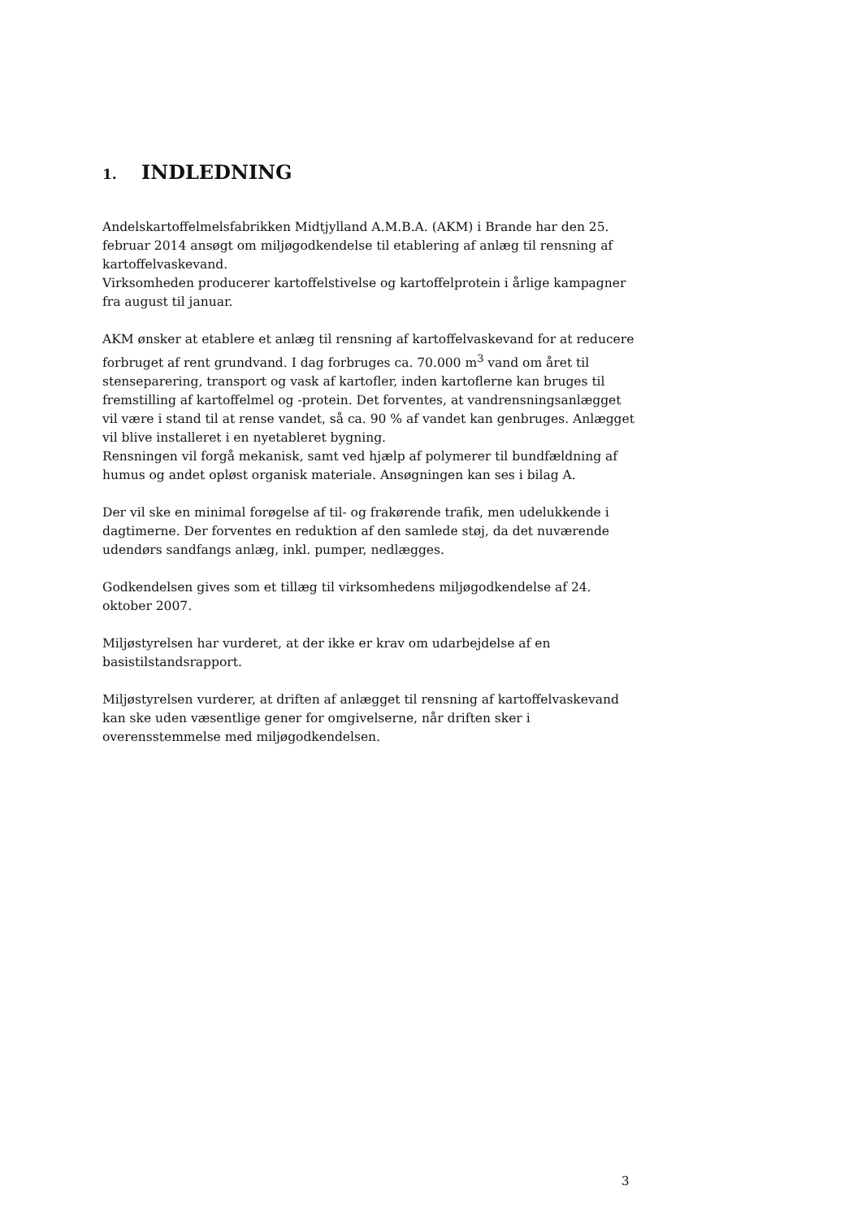1. INDLEDNING
Andelskartoffelmelsfabrikken Midtjylland A.M.B.A. (AKM) i Brande har den 25. februar 2014 ansøgt om miljøgodkendelse til etablering af anlæg til rensning af kartoffelvaskevand.
Virksomheden producerer kartoffelstivelse og kartoffelprotein i årlige kampagner fra august til januar.
AKM ønsker at etablere et anlæg til rensning af kartoffelvaskevand for at reducere forbruget af rent grundvand. I dag forbruges ca. 70.000 m<sup>3</sup> vand om året til stenseparering, transport og vask af kartofler, inden kartoflerne kan bruges til fremstilling af kartoffelmel og -protein. Det forventes, at vandrensningsanlægget vil være i stand til at rense vandet, så ca. 90 % af vandet kan genbruges. Anlægget vil blive installeret i en nyetableret bygning.
Rensningen vil forgå mekanisk, samt ved hjælp af polymerer til bundfældning af humus og andet opløst organisk materiale. Ansøgningen kan ses i bilag A.
Der vil ske en minimal forøgelse af til- og frakørende trafik, men udelukkende i dagtimerne. Der forventes en reduktion af den samlede støj, da det nuværende udendørs sandfangs anlæg, inkl. pumper, nedlægges.
Godkendelsen gives som et tillæg til virksomhedens miljøgodkendelse af 24. oktober 2007.
Miljøstyrelsen har vurderet, at der ikke er krav om udarbejdelse af en basistilstandsrapport.
Miljøstyrelsen vurderer, at driften af anlægget til rensning af kartoffelvaskevand kan ske uden væsentlige gener for omgivelserne, når driften sker i overensstemmelse med miljøgodkendelsen.
3